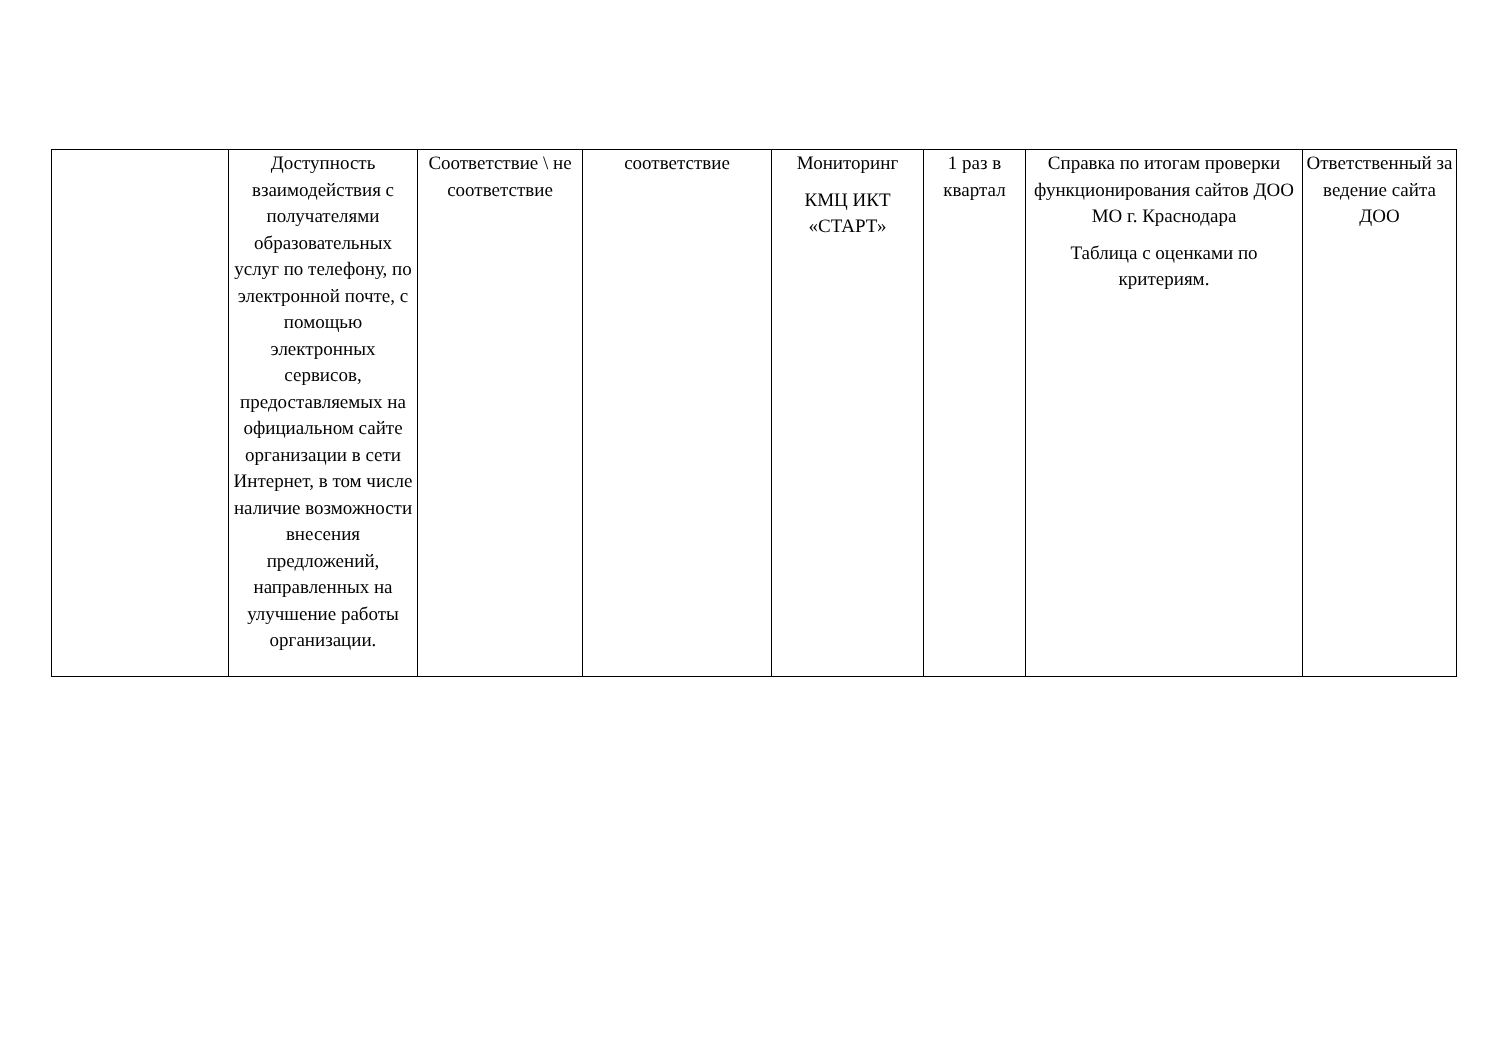| | Доступность взаимодействия с получателями образовательных услуг по телефону, по электронной почте, с помощью электронных сервисов, предоставляемых на официальном сайте организации в сети Интернет, в том числе наличие возможности внесения предложений, направленных на улучшение работы организации. | Соответствие \ не соответствие | соответствие | Мониторинг КМЦ ИКТ «СТАРТ» | 1 раз в квартал | Справка по итогам проверки функционирования сайтов ДОО МО г. Краснодара Таблица с оценками по критериям. | Ответственный за ведение сайта ДОО |